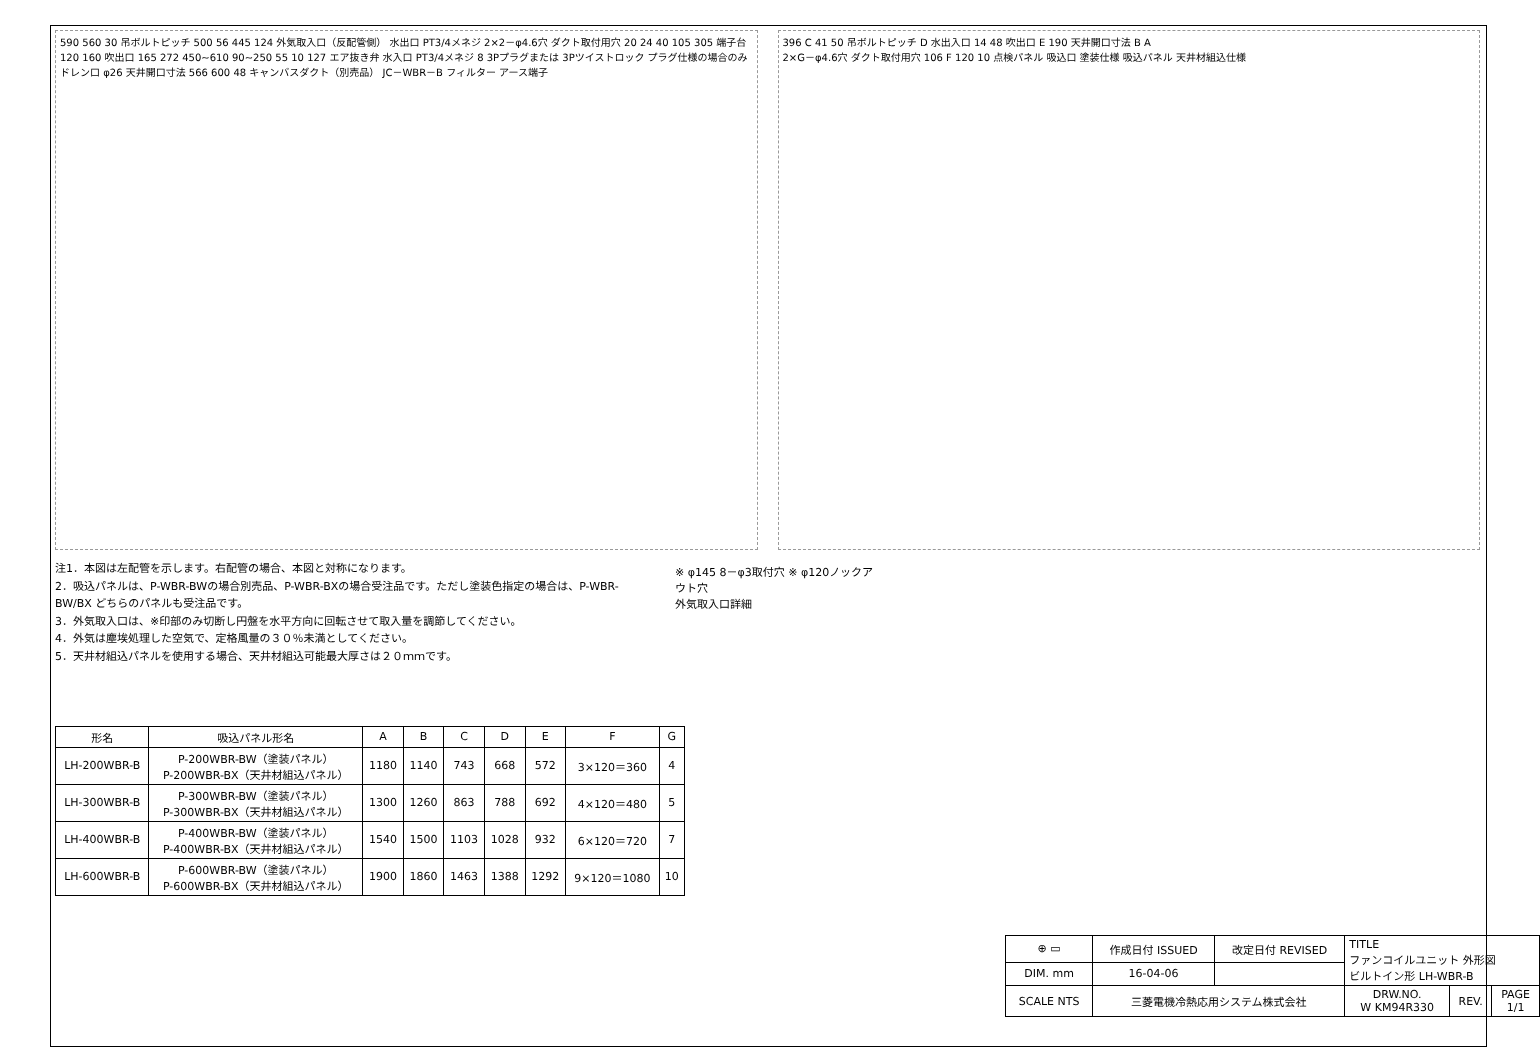590 560 30 吊ボルトピッチ 500 56 445 124 外気取入口（反配管側） 水出口 PT3/4メネジ 2×2－φ4.6穴 ダクト取付用穴 20 24 40 105 305 端子台 120 160 吹出口 165 272 450~610 90~250 55 10 127 エア抜き弁 水入口 PT3/4メネジ 8 3Pプラグまたは 3Pツイストロック プラグ仕様の場合のみ ドレン口 φ26 天井開口寸法 566 600 48 キャンバスダクト（別売品） JC－WBR－B フィルター アース端子
396 C 41 50 吊ボルトピッチ D 水出入口 14 48 吹出口 E 190 天井開口寸法 B A
2×G－φ4.6穴 ダクト取付用穴 106 F 120 10 点検パネル 吸込口 塗装仕様 吸込パネル 天井材組込仕様
注1．本図は左配管を示します。右配管の場合、本図と対称になります。
2．吸込パネルは、P-WBR-BWの場合別売品、P-WBR-BXの場合受注品です。ただし塗装色指定の場合は、P-WBR-BW/BX どちらのパネルも受注品です。
3．外気取入口は、※印部のみ切断し円盤を水平方向に回転させて取入量を調節してください。
4．外気は塵埃処理した空気で、定格風量の３０％未満としてください。
5．天井材組込パネルを使用する場合、天井材組込可能最大厚さは２０ｍｍです。
※ φ145 8－φ3取付穴 ※ φ120ノックアウト穴
外気取入口詳細
| 形名 | 吸込パネル形名 | A | B | C | D | E | F | G |
| --- | --- | --- | --- | --- | --- | --- | --- | --- |
| LH-200WBR-B | P-200WBR-BW（塗装パネル） P-200WBR-BX（天井材組込パネル） | 1180 | 1140 | 743 | 668 | 572 | 3×120＝360 | 4 |
| LH-300WBR-B | P-300WBR-BW（塗装パネル） P-300WBR-BX（天井材組込パネル） | 1300 | 1260 | 863 | 788 | 692 | 4×120＝480 | 5 |
| LH-400WBR-B | P-400WBR-BW（塗装パネル） P-400WBR-BX（天井材組込パネル） | 1540 | 1500 | 1103 | 1028 | 932 | 6×120＝720 | 7 |
| LH-600WBR-B | P-600WBR-BW（塗装パネル） P-600WBR-BX（天井材組込パネル） | 1900 | 1860 | 1463 | 1388 | 1292 | 9×120＝1080 | 10 |
| ⊕ ▭ | 作成日付 ISSUED | 改定日付 REVISED | TITLE ファンコイルユニット 外形図 ビルトイン形 LH-WBR-B | | |
| DIM. mm | 16-04-06 | | | | |
| SCALE NTS | 三菱電機冷熱応用システム株式会社 | | DRW.NO. W KM94R330 | REV. | PAGE 1/1 |